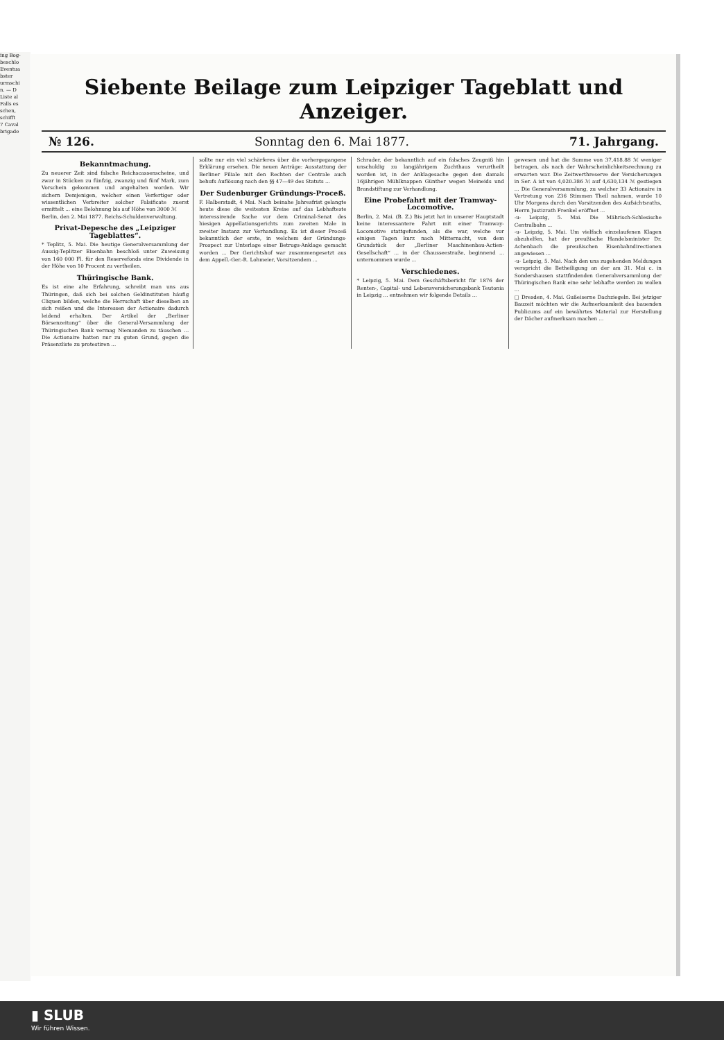ing Bog-
beschlo
Eventua
bster
urmschi
n. — D
Liste al
Falls es
schen,
schifft
7 Caval
brigade
Siebente Beilage zum Leipziger Tageblatt und Anzeiger.
№ 126. Sonntag den 6. Mai 1877. 71. Jahrgang.
Bekanntmachung.
Zu neuerer Zeit sind falsche Reichscassenscheine, und zwar in Stücken zu fünfzig, zwanzig und fünf Mark, zum Vorschein gekommen und angehalten worden. Wir sichern Demjenigen, welcher einen Verfertiger oder wissentlichen Verbreiter solcher Falsificate zuerst ermittelt ... eine Belohnung bis auf Höhe von 3000 ℳ
Berlin, den 2. Mai 1877. Reichs-Schuldenverwaltung.
Privat-Depesche des „Leipziger Tageblattes“.
* Teplitz, 5. Mai. Die heutige Generalversammlung der Aussig-Teplitzer Eisenbahn beschloß unter Zuweisung von 160 000 Fl. für den Reservefonds eine Dividende in der Höhe von 10 Procent zu vertheilen.
Thüringische Bank.
Es ist eine alte Erfahrung, schreibt man uns aus Thüringen, daß sich bei solchen Geldinstituten häufig Cliquen bilden, welche die Herrschaft über dieselben an sich reißen und die Interessen der Actionaire dadurch leidend erhalten. Der Artikel der „Berliner Börsenzeitung“ über die General-Versammlung der Thüringischen Bank vermag Niemanden zu täuschen ... Die Actionaire hatten nur zu guten Grund, gegen die Präsenzliste zu protestiren ...
sollte nur ein viel schärferes über die vorhergegangene Erklärung ersehen. Die neuen Anträge: Ausstattung der Berliner Filiale mit den Rechten der Centrale auch behufs Auflösung nach den §§ 47—49 des Statuts ...
Der Sudenburger Gründungs-Proceß.
F. Halberstadt, 4 Mai. Nach beinahe Jahresfrist gelangte heute diese die weitesten Kreise auf das Lebhafteste interessirende Sache vor dem Criminal-Senat des hiesigen Appellationsgerichts zum zweiten Male in zweiter Instanz zur Verhandlung. Es ist dieser Proceß bekanntlich der erste, in welchem der Gründungs-Prospect zur Unterlage einer Betrugs-Anklage gemacht worden ... Der Gerichtshof war zusammengesetzt aus dem Appell.-Ger.-R. Lohmeier, Vorsitzendem ...
Schrader, der bekanntlich auf ein falsches Zeugniß hin unschuldig zu langjährigem Zuchthaus verurtheilt worden ist, in der Anklagesache gegen den damals 16jährigen Mühlknappen Günther wegen Meineids und Brandstiftung zur Verhandlung.
Eine Probefahrt mit der Tramway-Locomotive.
Berlin, 2. Mai. (B. Z.) Bis jetzt hat in unserer Hauptstadt keine interessantere Fahrt mit einer Tramway-Locomotive stattgefunden, als die war, welche vor einigen Tagen kurz nach Mitternacht, von dem Grundstück der „Berliner Maschinenbau-Actien-Gesellschaft“ ... in der Chausseestraße, beginnend ... unternommen wurde ...
Verschiedenes.
* Leipzig, 5. Mai. Dem Geschäftsbericht für 1876 der Renten-, Capital- und Lebensversicherungsbank Teutonia in Leipzig ... entnehmen wir folgende Details ...
gewesen und hat die Summe von 37,418.88 ℳ weniger betragen, als nach der Wahrscheinlichkeitsrechnung zu erwarten war. Die Zeitwerthreserve der Versicherungen in Ser. A ist von 4,020.386 ℳ auf 4,630,134 ℳ gestiegen ... Die Generalversammlung, zu welcher 33 Actionaire in Vertretung von 236 Stimmen Theil nahmen, wurde 10 Uhr Morgens durch den Vorsitzenden des Aufsichtsraths, Herrn Justizrath Frenkel eröffnet ...
-u- Leipzig, 5. Mai. Die Mährisch-Schlesische Centralbahn ...
-u- Leipzig, 5. Mai. Um vielfach einzelaufenen Klagen abzuhelfen, hat der preußische Handelsminister Dr. Achenbach die preußischen Eisenbahndirectionen angewiesen ...
-u- Leipzig, 5. Mai. Nach den uns zugehenden Meldungen verspricht die Betheiligung an der am 31. Mai c. in Sondershausen stattfindenden Generalversammlung der Thüringischen Bank eine sehr lebhafte werden zu wollen ...
□ Dresden, 4. Mai. Gußeiserne Dachziegeln. Bei jetziger Bauzeit möchten wir die Aufmerksamkeit des bauenden Publicums auf ein bewährtes Material zur Herstellung der Dächer aufmerksam machen ...
▮ SLUB
Wir führen Wissen.